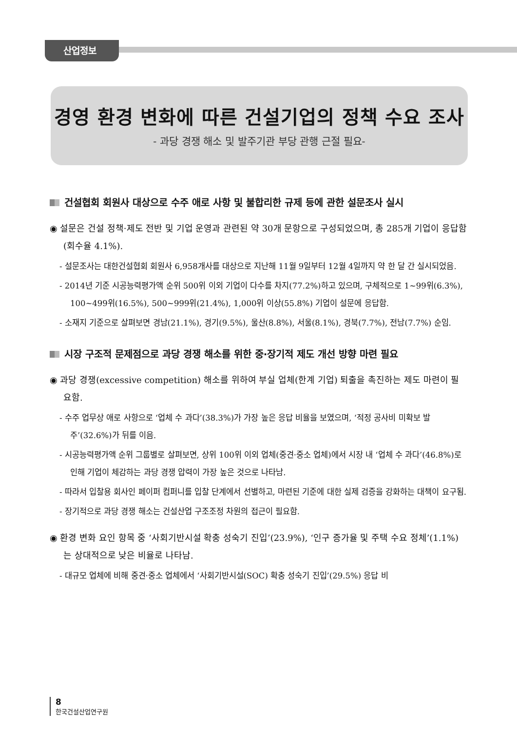산업정보
경영 환경 변화에 따른 건설기업의 정책 수요 조사
- 과당 경쟁 해소 및 발주기관 부당 관행 근절 필요-
건설협회 회원사 대상으로 수주 애로 사항 및 불합리한 규제 등에 관한 설문조사 실시
◉ 설문은 건설 정책·제도 전반 및 기업 운영과 관련된 약 30개 문항으로 구성되었으며, 총 285개 기업이 응답함(회수율 4.1%).
- 설문조사는 대한건설협회 회원사 6,958개사를 대상으로 지난해 11월 9일부터 12월 4일까지 약 한 달 간 실시되었음.
- 2014년 기준 시공능력평가액 순위 500위 이외 기업이 다수를 차지(77.2%)하고 있으며, 구체적으로 1~99위(6.3%), 100~499위(16.5%), 500~999위(21.4%), 1,000위 이상(55.8%) 기업이 설문에 응답함.
- 소재지 기준으로 살펴보면 경남(21.1%), 경기(9.5%), 울산(8.8%), 서울(8.1%), 경북(7.7%), 전남(7.7%) 순임.
시장 구조적 문제점으로 과당 경쟁 해소를 위한 중·장기적 제도 개선 방향 마련 필요
◉ 과당 경쟁(excessive competition) 해소를 위하여 부실 업체(한계 기업) 퇴출을 촉진하는 제도 마련이 필요함.
- 수주 업무상 애로 사항으로 ‘업체 수 과다’(38.3%)가 가장 높은 응답 비율을 보였으며, ‘적정 공사비 미확보 발주’(32.6%)가 뒤를 이음.
- 시공능력평가액 순위 그룹별로 살펴보면, 상위 100위 이외 업체(중견·중소 업체)에서 시장 내 ‘업체 수 과다’(46.8%)로 인해 기업이 체감하는 과당 경쟁 압력이 가장 높은 것으로 나타남.
- 따라서 입찰용 회사인 페이퍼 컴퍼니를 입찰 단계에서 선별하고, 마련된 기준에 대한 실제 검증을 강화하는 대책이 요구됨.
- 장기적으로 과당 경쟁 해소는 건설산업 구조조정 차원의 접근이 필요함.
◉ 환경 변화 요인 항목 중 ‘사회기반시설 확충 성숙기 진입’(23.9%), ‘인구 증가율 및 주택 수요 정체’(1.1%)는 상대적으로 낮은 비율로 나타남.
- 대규모 업체에 비해 중견·중소 업체에서 ‘사회기반시설(SOC) 확충 성숙기 진입’(29.5%) 응답 비
8
한국건설산업연구원